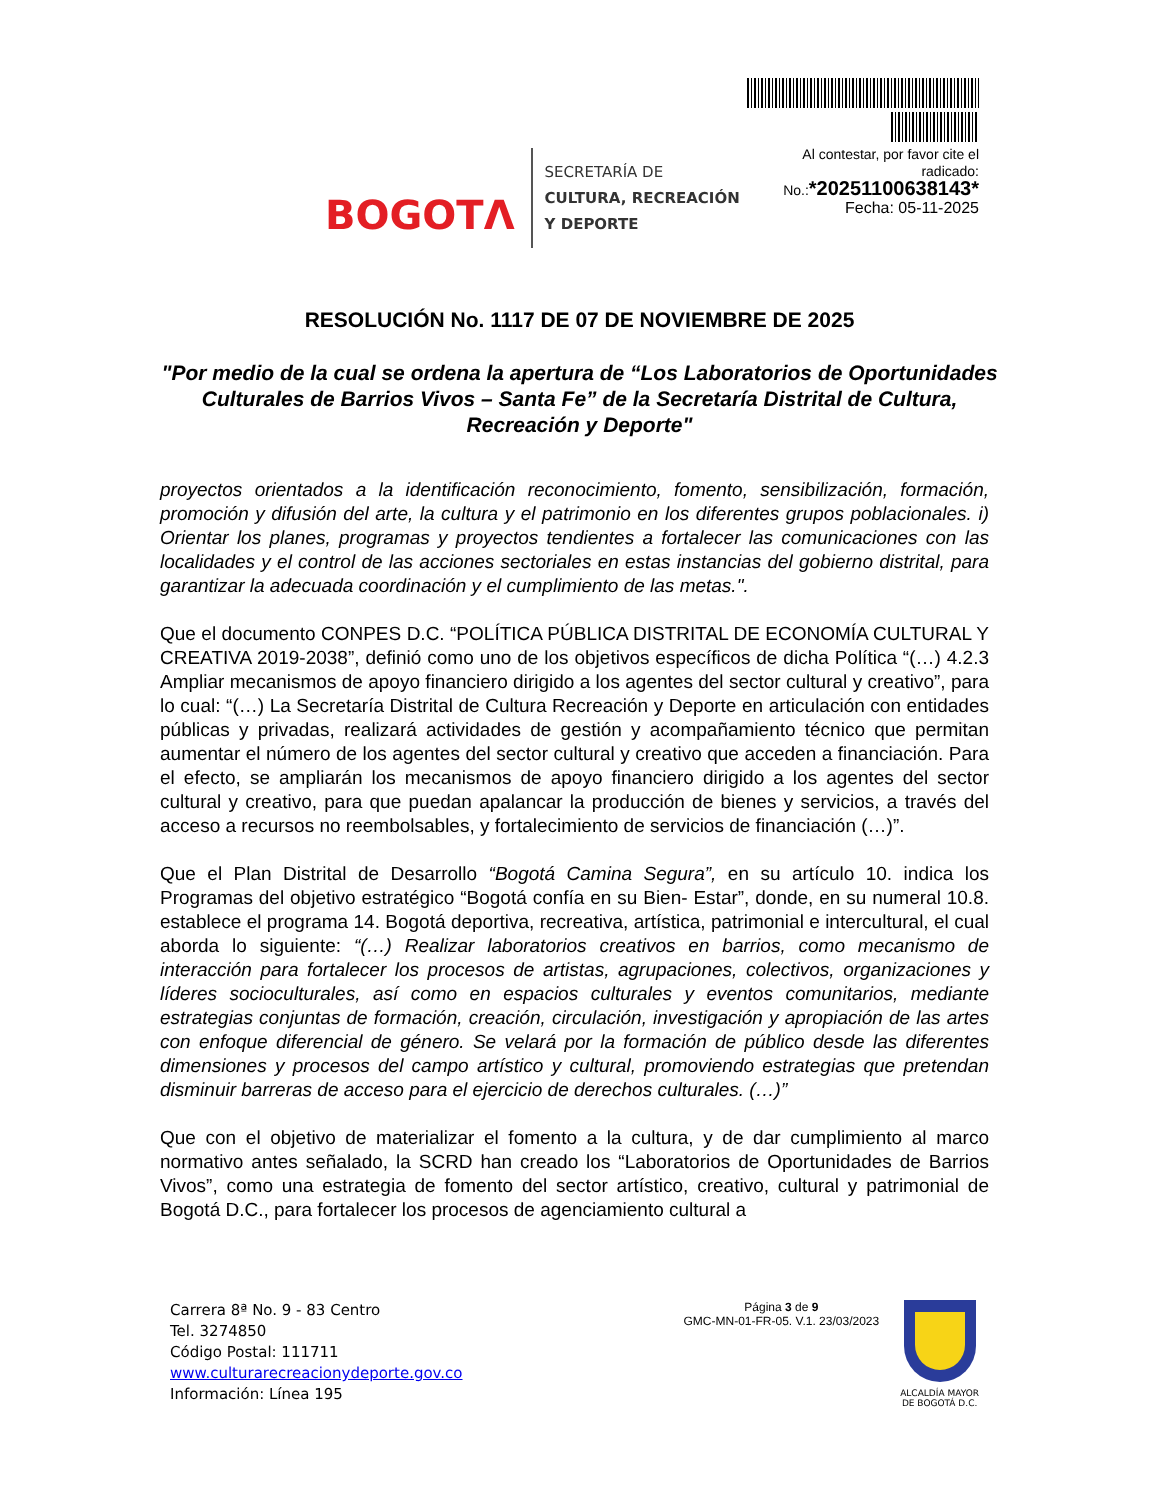BOGOT Λ
SECRETARÍA DE
CULTURA, RECREACIÓN
Y DEPORTE
Al contestar, por favor cite el
radicado:
No.:*20251100638143*
Fecha: 05-11-2025
RESOLUCIÓN No. 1117 DE 07 DE NOVIEMBRE DE 2025
"Por medio de la cual se ordena la apertura de “Los Laboratorios de Oportunidades Culturales de Barrios Vivos – Santa Fe” de la Secretaría Distrital de Cultura, Recreación y Deporte"
proyectos orientados a la identificación reconocimiento, fomento, sensibilización, formación, promoción y difusión del arte, la cultura y el patrimonio en los diferentes grupos poblacionales. i) Orientar los planes, programas y proyectos tendientes a fortalecer las comunicaciones con las localidades y el control de las acciones sectoriales en estas instancias del gobierno distrital, para garantizar la adecuada coordinación y el cumplimiento de las metas.".
Que el documento CONPES D.C. “POLÍTICA PÚBLICA DISTRITAL DE ECONOMÍA CULTURAL Y CREATIVA 2019-2038”, definió como uno de los objetivos específicos de dicha Política “(…) 4.2.3 Ampliar mecanismos de apoyo financiero dirigido a los agentes del sector cultural y creativo”, para lo cual: “(…) La Secretaría Distrital de Cultura Recreación y Deporte en articulación con entidades públicas y privadas, realizará actividades de gestión y acompañamiento técnico que permitan aumentar el número de los agentes del sector cultural y creativo que acceden a financiación. Para el efecto, se ampliarán los mecanismos de apoyo financiero dirigido a los agentes del sector cultural y creativo, para que puedan apalancar la producción de bienes y servicios, a través del acceso a recursos no reembolsables, y fortalecimiento de servicios de financiación (…)”.
Que el Plan Distrital de Desarrollo “Bogotá Camina Segura”, en su artículo 10. indica los Programas del objetivo estratégico “Bogotá confía en su Bien- Estar”, donde, en su numeral 10.8. establece el programa 14. Bogotá deportiva, recreativa, artística, patrimonial e intercultural, el cual aborda lo siguiente: “(…) Realizar laboratorios creativos en barrios, como mecanismo de interacción para fortalecer los procesos de artistas, agrupaciones, colectivos, organizaciones y líderes socioculturales, así como en espacios culturales y eventos comunitarios, mediante estrategias conjuntas de formación, creación, circulación, investigación y apropiación de las artes con enfoque diferencial de género. Se velará por la formación de público desde las diferentes dimensiones y procesos del campo artístico y cultural, promoviendo estrategias que pretendan disminuir barreras de acceso para el ejercicio de derechos culturales. (…)”
Que con el objetivo de materializar el fomento a la cultura, y de dar cumplimiento al marco normativo antes señalado, la SCRD han creado los “Laboratorios de Oportunidades de Barrios Vivos”, como una estrategia de fomento del sector artístico, creativo, cultural y patrimonial de Bogotá D.C., para fortalecer los procesos de agenciamiento cultural a
Carrera 8ª No. 9 - 83 Centro
Tel. 3274850
Código Postal: 111711
www.culturarecreacionydeporte.gov.co
Información: Línea 195
Página 3 de 9
GMC-MN-01-FR-05. V.1. 23/03/2023
ALCALDÍA MAYOR
DE BOGOTÁ D.C.